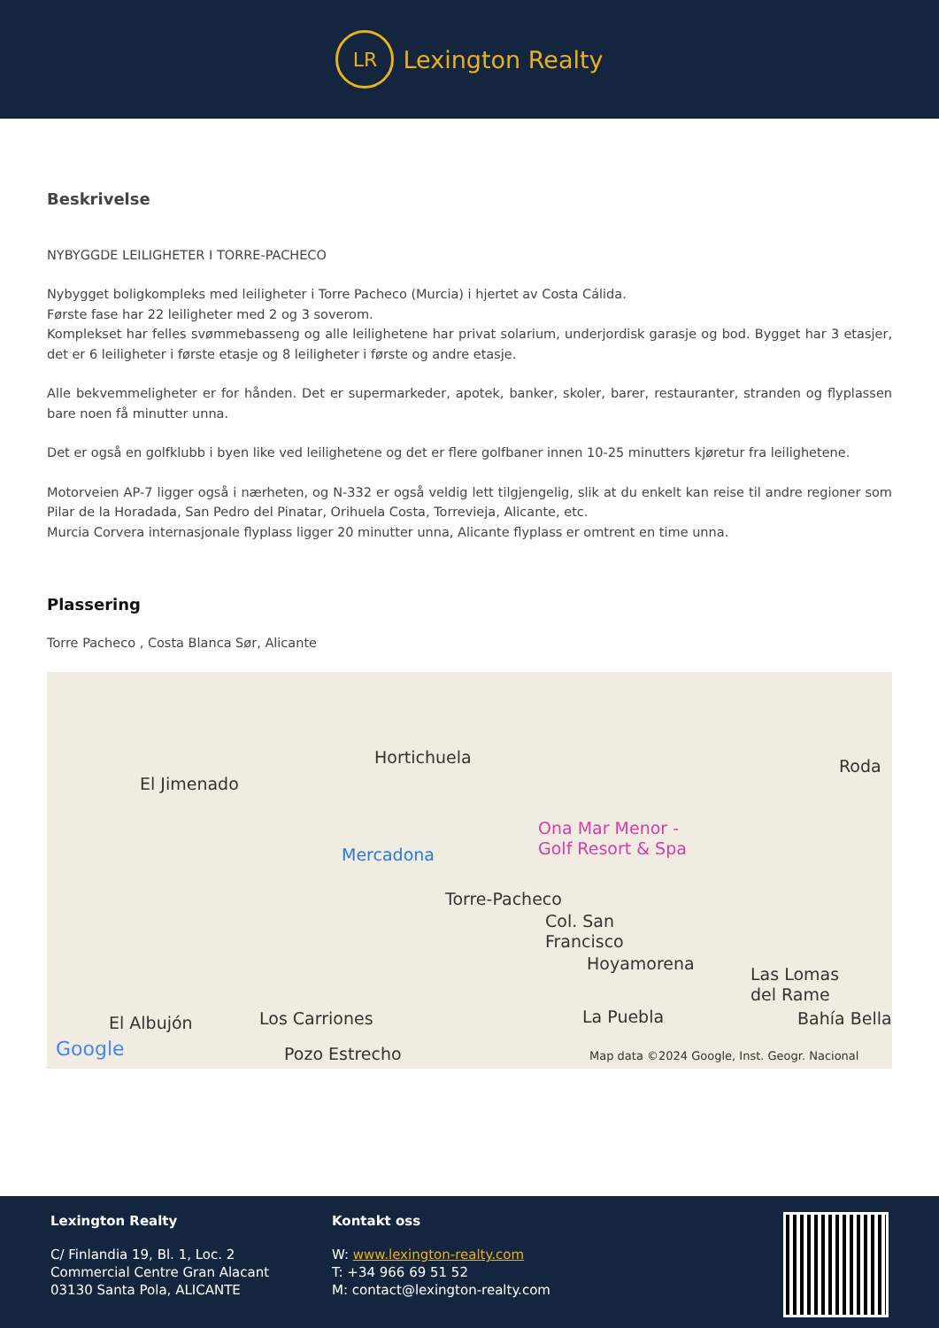LR
Lexington Realty
Beskrivelse
NYBYGGDE LEILIGHETER I TORRE-PACHECO
Nybygget boligkompleks med leiligheter i Torre Pacheco (Murcia) i hjertet av Costa Cálida.
Første fase har 22 leiligheter med 2 og 3 soverom.
Komplekset har felles svømmebasseng og alle leilighetene har privat solarium, underjordisk garasje og bod. Bygget har 3 etasjer, det er 6 leiligheter i første etasje og 8 leiligheter i første og andre etasje.
Alle bekvemmeligheter er for hånden. Det er supermarkeder, apotek, banker, skoler, barer, restauranter, stranden og flyplassen bare noen få minutter unna.
Det er også en golfklubb i byen like ved leilighetene og det er flere golfbaner innen 10-25 minutters kjøretur fra leilighetene.
Motorveien AP-7 ligger også i nærheten, og N-332 er også veldig lett tilgjengelig, slik at du enkelt kan reise til andre regioner som Pilar de la Horadada, San Pedro del Pinatar, Orihuela Costa, Torrevieja, Alicante, etc.
Murcia Corvera internasjonale flyplass ligger 20 minutter unna, Alicante flyplass er omtrent en time unna.
Plassering
Torre Pacheco , Costa Blanca Sør, Alicante
Hortichuela
El Jimenado
Mercadona
Ona Mar Menor -
Golf Resort & Spa
Torre-Pacheco
Col. San
Francisco
Hoyamorena
Las Lomas
del Rame
Roda
El Albujón Los Carriones La Puebla Bahía Bella
Pozo Estrecho Google Map data ©2024 Google, Inst. Geogr. Nacional
Lexington Realty
C/ Finlandia 19, Bl. 1, Loc. 2
Commercial Centre Gran Alacant
03130 Santa Pola, ALICANTE
Kontakt oss
W: www.lexington-realty.com
T: +34 966 69 51 52
M: contact@lexington-realty.com